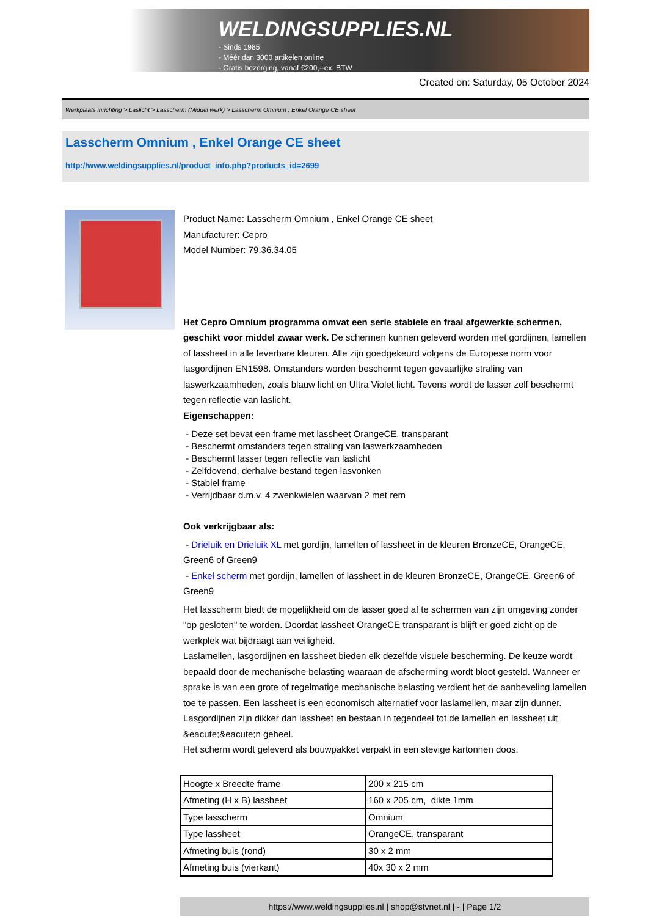WELDINGSUPPLIES.NL
- Sinds 1985
- Méér dan 3000 artikelen online
- Gratis bezorging, vanaf €200,--ex. BTW
Created on: Saturday, 05 October 2024
Werkplaats inrichting > Laslicht > Lasscherm (Middel werk) > Lasscherm Omnium , Enkel Orange CE sheet
Lasscherm Omnium , Enkel Orange CE sheet
http://www.weldingsupplies.nl/product_info.php?products_id=2699
Product Name: Lasscherm Omnium , Enkel Orange CE sheet
Manufacturer: Cepro
Model Number: 79.36.34.05
Het Cepro Omnium programma omvat een serie stabiele en fraai afgewerkte schermen, geschikt voor middel zwaar werk. De schermen kunnen geleverd worden met gordijnen, lamellen of lassheet in alle leverbare kleuren. Alle zijn goedgekeurd volgens de Europese norm voor lasgordijnen EN1598. Omstanders worden beschermt tegen gevaarlijke straling van laswerkzaamheden, zoals blauw licht en Ultra Violet licht. Tevens wordt de lasser zelf beschermt tegen reflectie van laslicht.
Eigenschappen:
- Deze set bevat een frame met lassheet OrangeCE, transparant
- Beschermt omstanders tegen straling van laswerkzaamheden
- Beschermt lasser tegen reflectie van laslicht
- Zelfdovend, derhalve bestand tegen lasvonken
- Stabiel frame
- Verrijdbaar d.m.v. 4 zwenkwielen waarvan 2 met rem
Ook verkrijgbaar als:
- Drieluik en Drieluik XL met gordijn, lamellen of lassheet in de kleuren BronzeCE, OrangeCE, Green6 of Green9
- Enkel scherm met gordijn, lamellen of lassheet in de kleuren BronzeCE, OrangeCE, Green6 of Green9
Het lasscherm biedt de mogelijkheid om de lasser goed af te schermen van zijn omgeving zonder "op gesloten" te worden. Doordat lassheet OrangeCE transparant is blijft er goed zicht op de werkplek wat bijdraagt aan veiligheid.
Laslamellen, lasgordijnen en lassheet bieden elk dezelfde visuele bescherming. De keuze wordt bepaald door de mechanische belasting waaraan de afscherming wordt bloot gesteld. Wanneer er sprake is van een grote of regelmatige mechanische belasting verdient het de aanbeveling lamellen toe te passen. Een lassheet is een economisch alternatief voor laslamellen, maar zijn dunner. Lasgordijnen zijn dikker dan lassheet en bestaan in tegendeel tot de lamellen en lassheet uit &eacute;&eacute;n geheel.
Het scherm wordt geleverd als bouwpakket verpakt in een stevige kartonnen doos.
| Hoogte x Breedte frame | 200 x 215 cm |
| Afmeting (H x B) lassheet | 160 x 205 cm, dikte 1mm |
| Type lasscherm | Omnium |
| Type lassheet | OrangeCE, transparant |
| Afmeting buis (rond) | 30 x 2 mm |
| Afmeting buis (vierkant) | 40x 30 x 2 mm |
https://www.weldingsupplies.nl | shop@stvnet.nl | - | Page 1/2